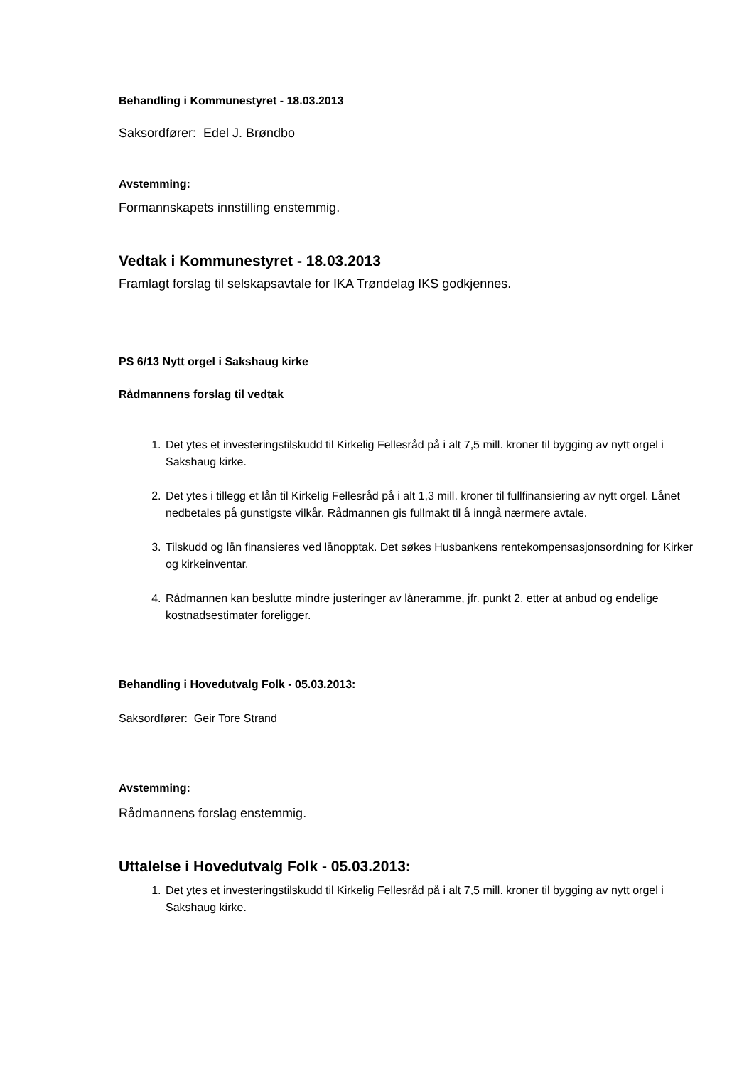Behandling i Kommunestyret - 18.03.2013
Saksordfører: Edel J. Brøndbo
Avstemming:
Formannskapets innstilling enstemmig.
Vedtak i Kommunestyret - 18.03.2013
Framlagt forslag til selskapsavtale for IKA Trøndelag IKS godkjennes.
PS 6/13 Nytt orgel i Sakshaug kirke
Rådmannens forslag til vedtak
1. Det ytes et investeringstilskudd til Kirkelig Fellesråd på i alt 7,5 mill. kroner til bygging av nytt orgel i Sakshaug kirke.
2. Det ytes i tillegg et lån til Kirkelig Fellesråd på i alt 1,3 mill. kroner til fullfinansiering av nytt orgel. Lånet nedbetales på gunstigste vilkår. Rådmannen gis fullmakt til å inngå nærmere avtale.
3. Tilskudd og lån finansieres ved lånopptak. Det søkes Husbankens rentekompensasjonsordning for Kirker og kirkeinventar.
4. Rådmannen kan beslutte mindre justeringer av låneramme, jfr. punkt 2, etter at anbud og endelige kostnadsestimater foreligger.
Behandling i Hovedutvalg Folk - 05.03.2013:
Saksordfører: Geir Tore Strand
Avstemming:
Rådmannens forslag enstemmig.
Uttalelse i Hovedutvalg Folk - 05.03.2013:
1. Det ytes et investeringstilskudd til Kirkelig Fellesråd på i alt 7,5 mill. kroner til bygging av nytt orgel i Sakshaug kirke.